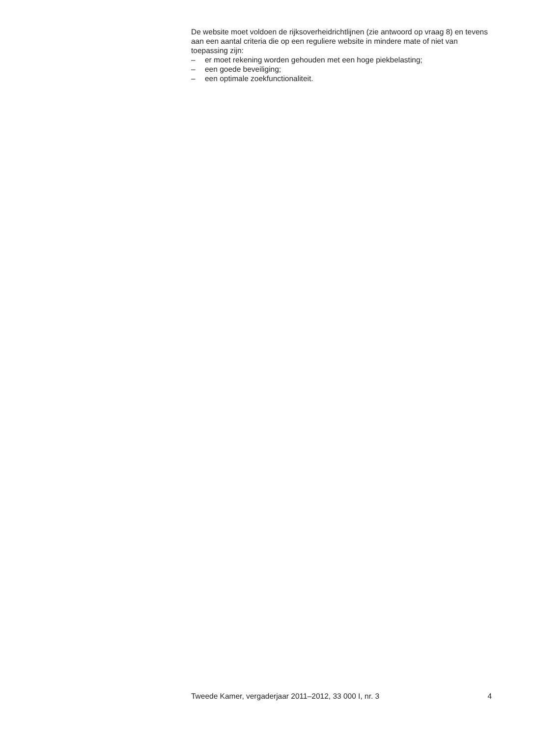De website moet voldoen de rijksoverheidrichtlijnen (zie antwoord op vraag 8) en tevens aan een aantal criteria die op een reguliere website in mindere mate of niet van toepassing zijn:
– er moet rekening worden gehouden met een hoge piekbelasting;
– een goede beveiliging;
– een optimale zoekfunctionaliteit.
Tweede Kamer, vergaderjaar 2011–2012, 33 000 I, nr. 3 4